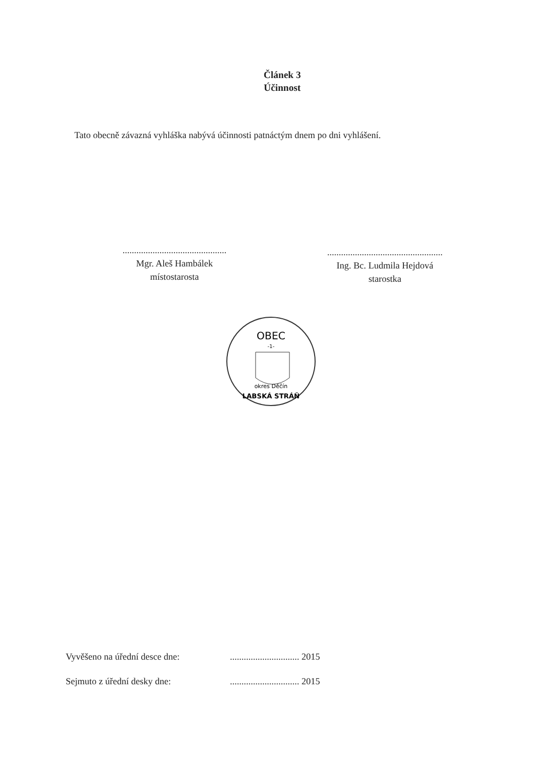Článek 3
Účinnost
Tato obecně závazná vyhláška nabývá účinnosti patnáctým dnem po dni vyhlášení.
.............................................
Mgr. Aleš Hambálek
místostarosta
..................................................
Ing. Bc. Ludmila Hejdová
starostka
OBEC
-1-
okres Děčín
LABSKÁ STRÁŇ
Vyvěšeno na úřední desce dne: .............................. 2015
Sejmuto z úřední desky dne: .............................. 2015